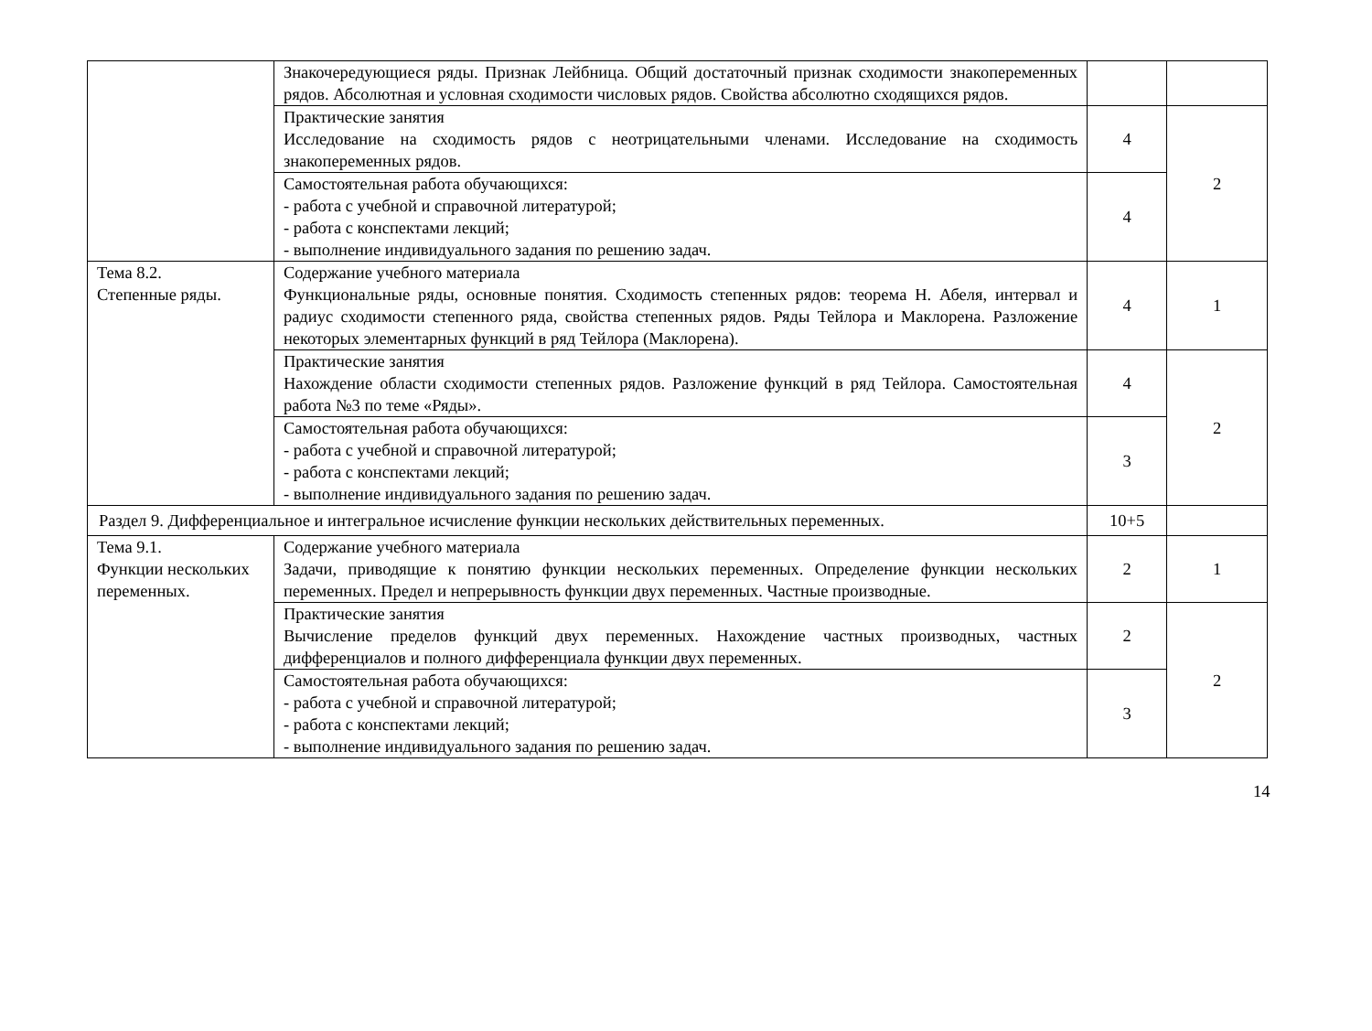| | Знакочередующиеся ряды. Признак Лейбница. Общий достаточный признак сходимости знакопеременных рядов. Абсолютная и условная сходимости числовых рядов. Свойства абсолютно сходящихся рядов. | | |
| | Практические занятия Исследование на сходимость рядов с неотрицательными членами. Исследование на сходимость знакопеременных рядов. | 4 | 2 |
| | Самостоятельная работа обучающихся: - работа с учебной и справочной литературой; - работа с конспектами лекций; - выполнение индивидуального задания по решению задач. | 4 | |
| Тема 8.2. Степенные ряды. | Содержание учебного материала Функциональные ряды, основные понятия. Сходимость степенных рядов: теорема Н. Абеля, интервал и радиус сходимости степенного ряда, свойства степенных рядов. Ряды Тейлора и Маклорена. Разложение некоторых элементарных функций в ряд Тейлора (Маклорена). | 4 | 1 |
| | Практические занятия Нахождение области сходимости степенных рядов. Разложение функций в ряд Тейлора. Самостоятельная работа №3 по теме «Ряды». | 4 | 2 |
| | Самостоятельная работа обучающихся: - работа с учебной и справочной литературой; - работа с конспектами лекций; - выполнение индивидуального задания по решению задач. | 3 | |
| Раздел 9. Дифференциальное и интегральное исчисление функции нескольких действительных переменных. | | 10+5 | |
| Тема 9.1. Функции нескольких переменных. | Содержание учебного материала Задачи, приводящие к понятию функции нескольких переменных. Определение функции нескольких переменных. Предел и непрерывность функции двух переменных. Частные производные. | 2 | 1 |
| | Практические занятия Вычисление пределов функций двух переменных. Нахождение частных производных, частных дифференциалов и полного дифференциала функции двух переменных. | 2 | 2 |
| | Самостоятельная работа обучающихся: - работа с учебной и справочной литературой; - работа с конспектами лекций; - выполнение индивидуального задания по решению задач. | 3 | |
14